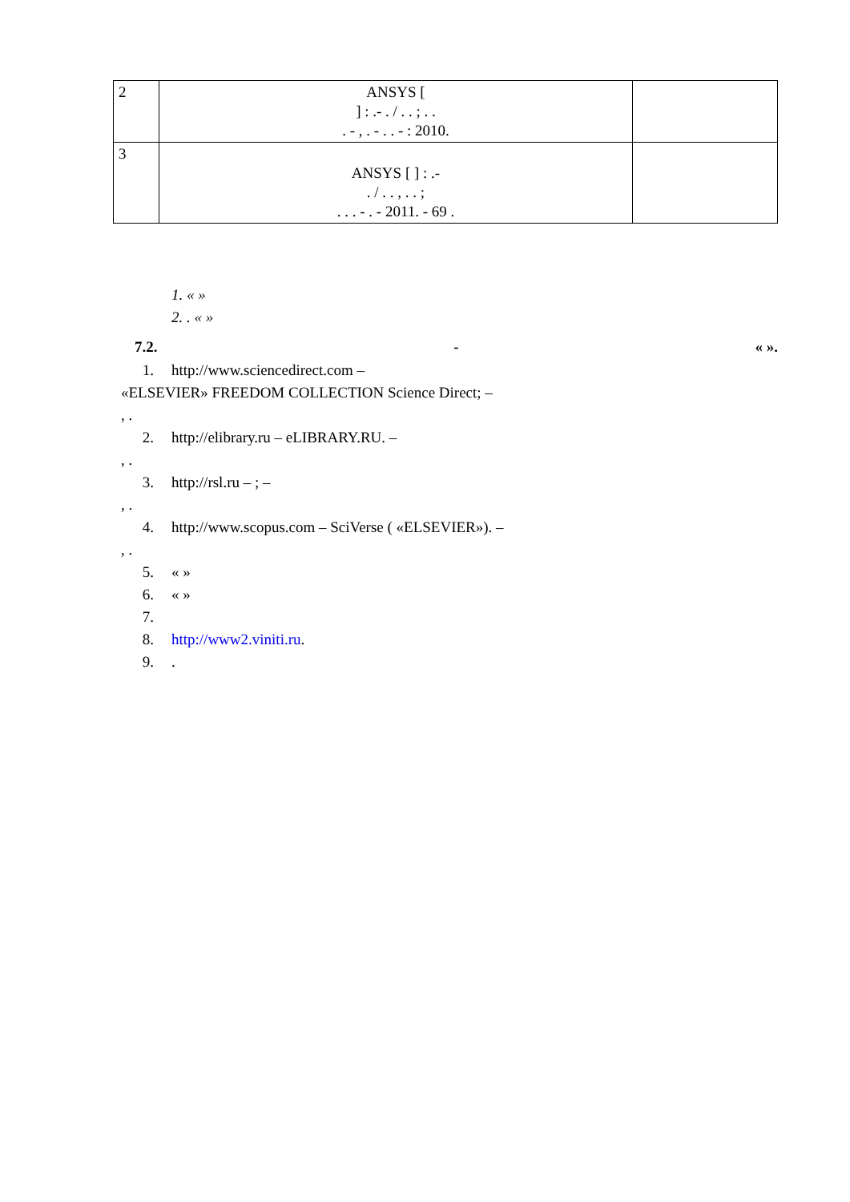| 2 | ANSYS [ ] : .- . / . . ; . . . - , . - . . - : 2010. | |
| 3 | ANSYS [ ] : .- . / . . , . . ; . . . - . - 2011. - 69 . | |
1. « »
2. . « »
7.2. - « ».
1. http://www.sciencedirect.com –
«ELSEVIER» FREEDOM COLLECTION Science Direct; –
, .
2. http://elibrary.ru – eLIBRARY.RU. –
, .
3. http://rsl.ru – ; –
, .
4. http://www.scopus.com – SciVerse ( «ELSEVIER»). –
, .
5. « »
6. « »
7.
8. http://www2.viniti.ru.
9..